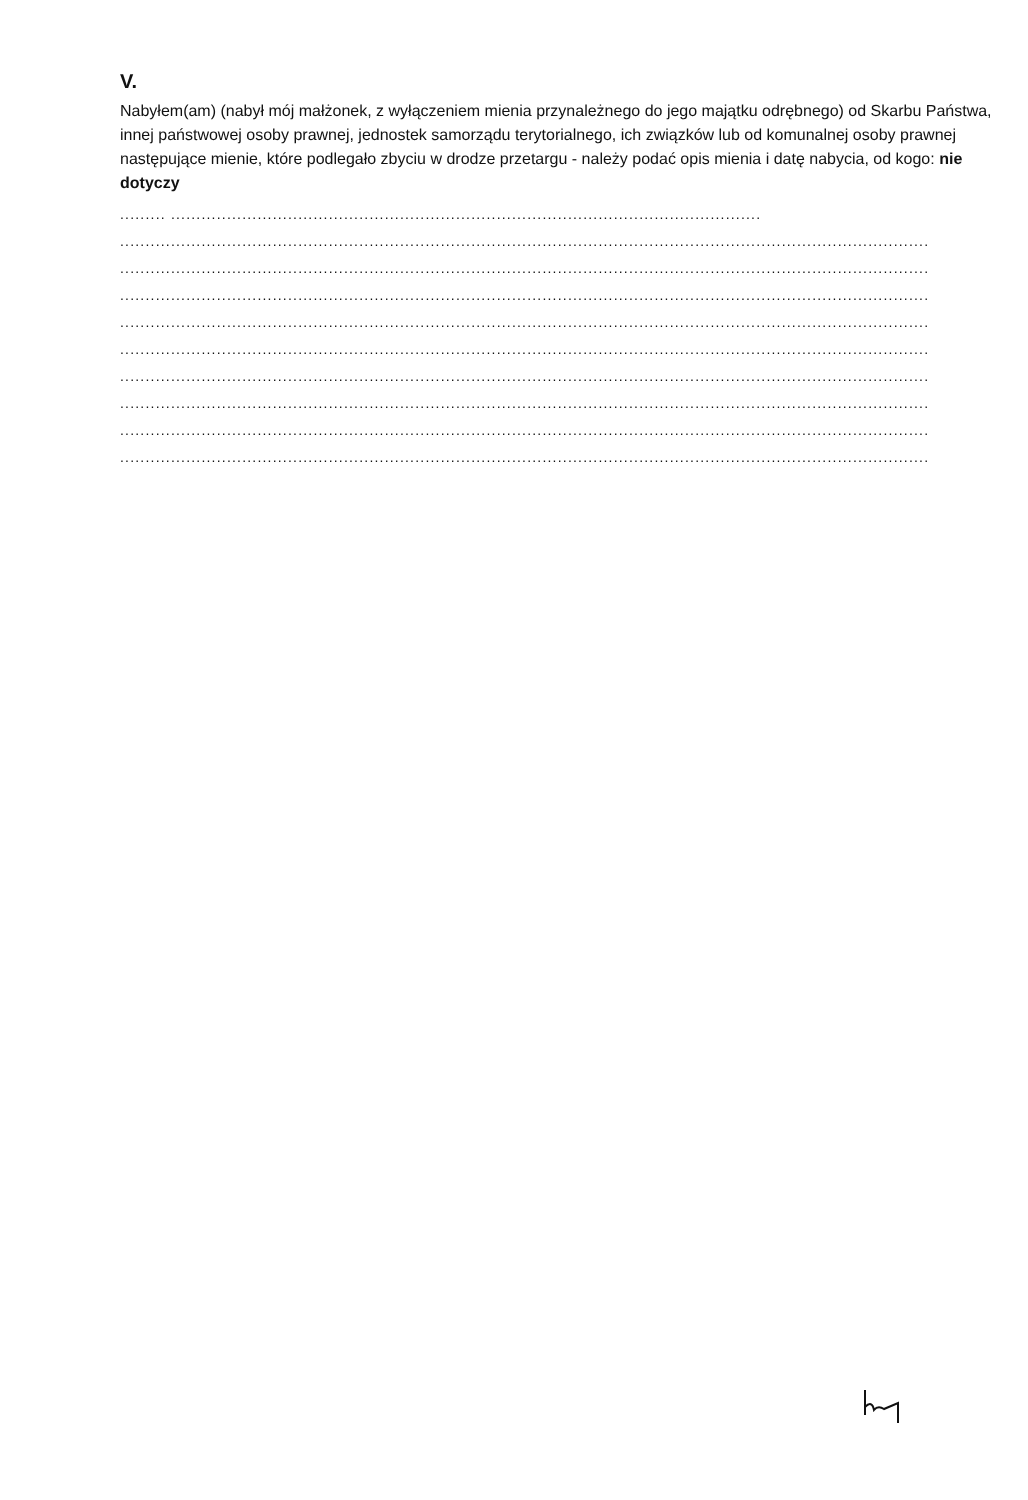V.
Nabyłem(am) (nabył mój małżonek, z wyłączeniem mienia przynależnego do jego majątku odrębnego) od Skarbu Państwa, innej państwowej osoby prawnej, jednostek samorządu terytorialnego, ich związków lub od komunalnej osoby prawnej następujące mienie, które podlegało zbyciu w drodze przetargu - należy podać opis mienia i datę nabycia, od kogo: nie dotyczy
......... ....................................................................................................................
...............................................................................................................................................................
...............................................................................................................................................................
...............................................................................................................................................................
...............................................................................................................................................................
...............................................................................................................................................................
...............................................................................................................................................................
...............................................................................................................................................................
...............................................................................................................................................................
...............................................................................................................................................................